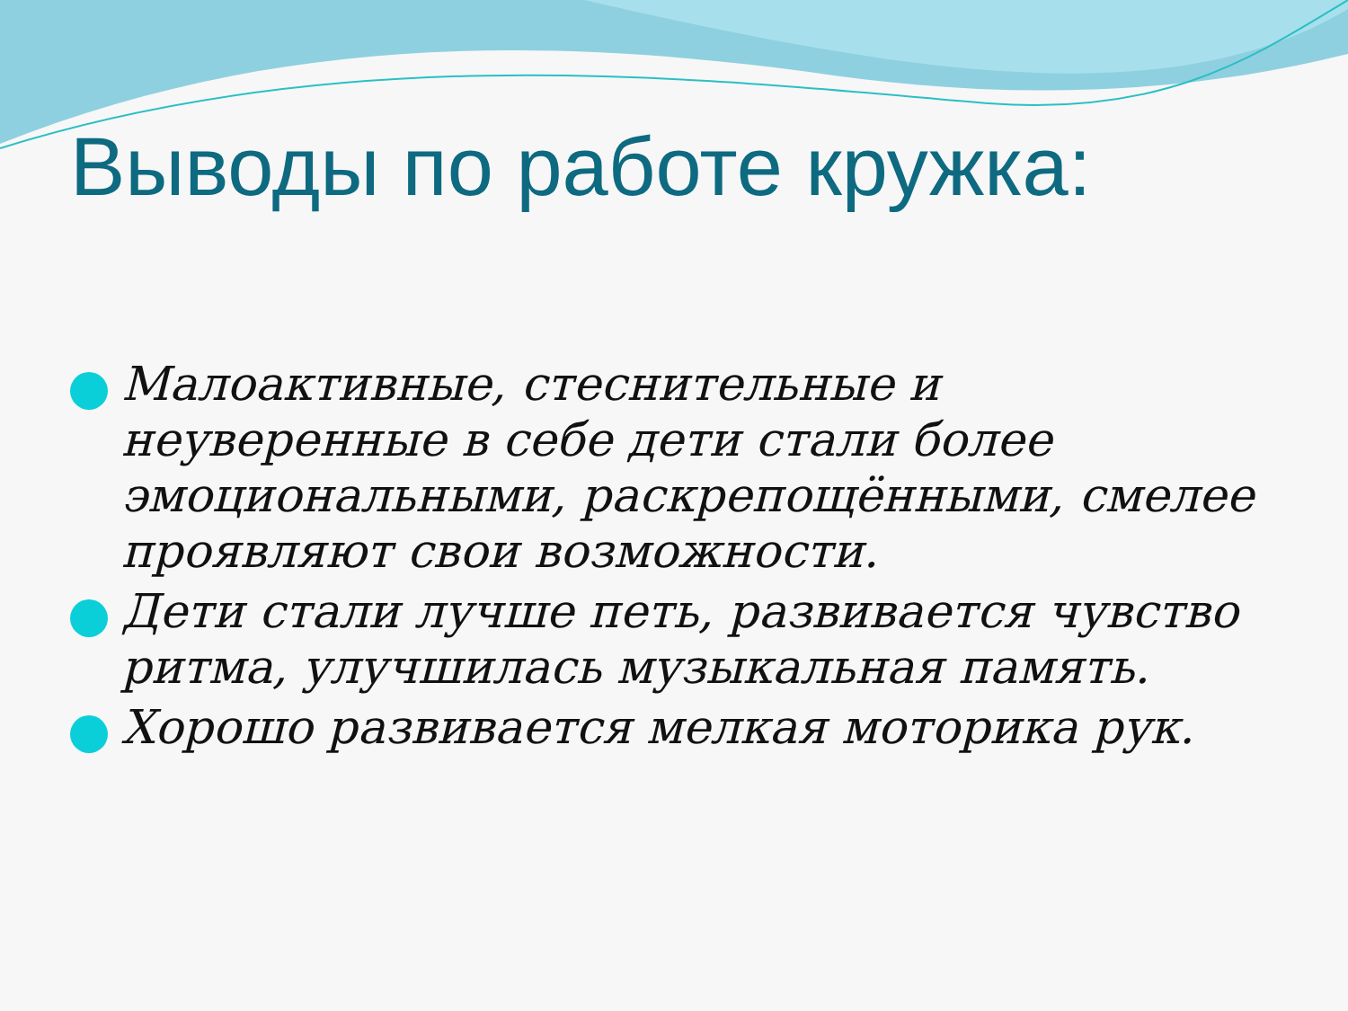Выводы по работе кружка:
Малоактивные, стеснительные и неуверенные в себе дети стали более эмоциональными, раскрепощёнными, смелее проявляют свои возможности.
Дети стали лучше петь, развивается чувство ритма, улучшилась музыкальная память.
Хорошо развивается мелкая моторика рук.